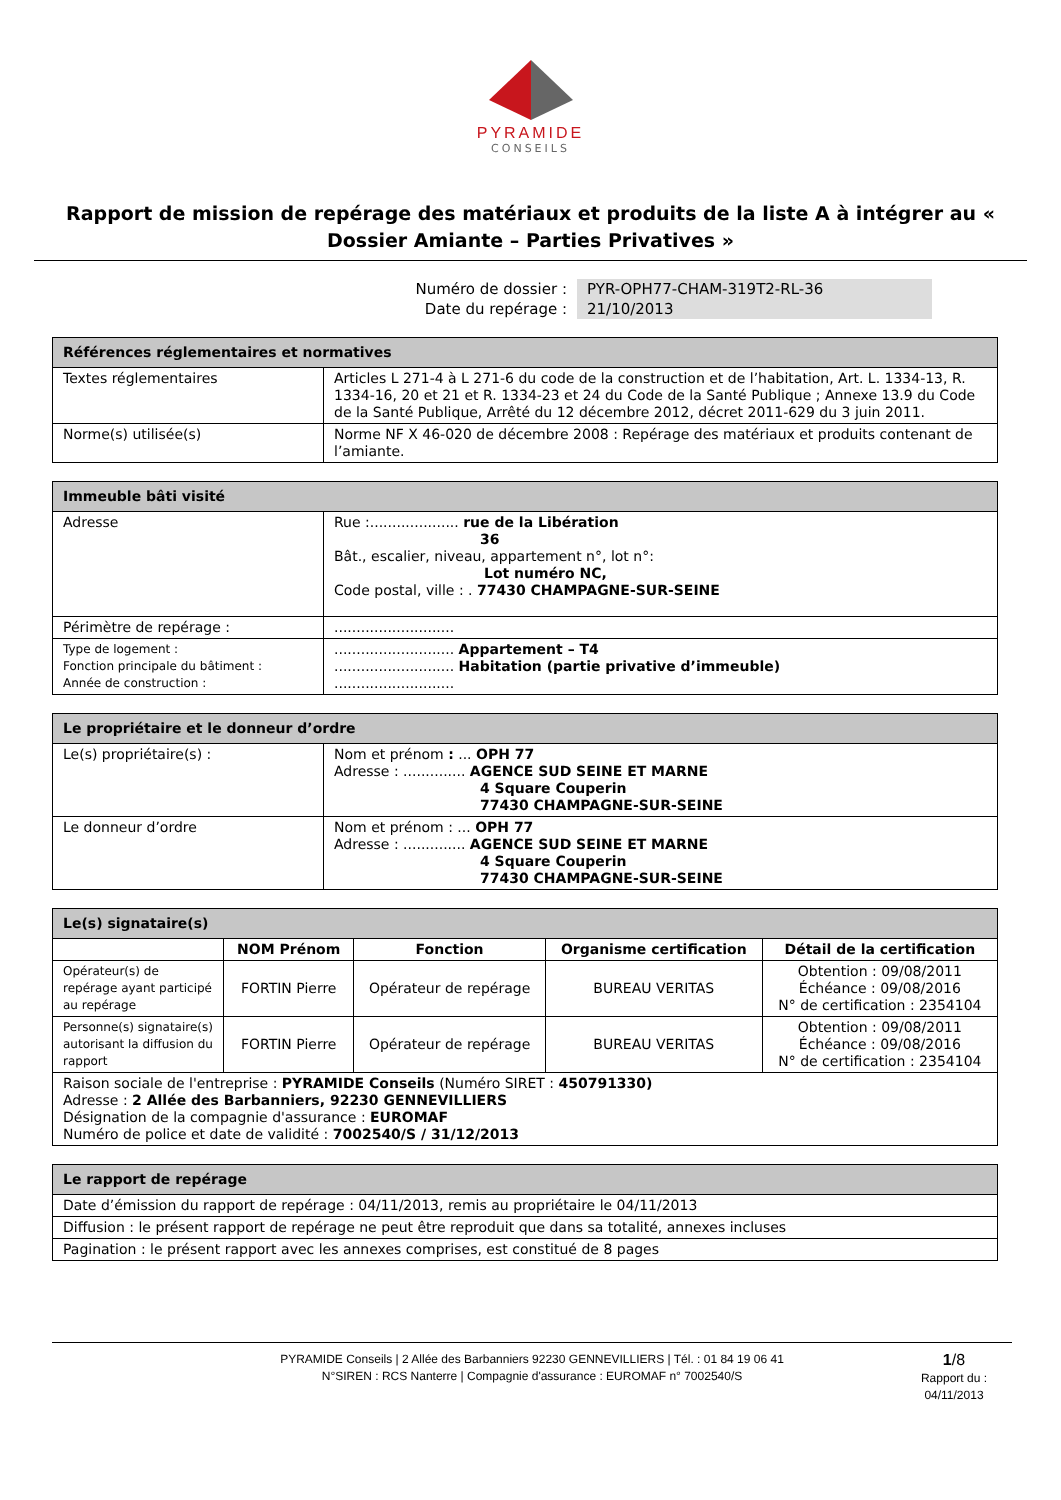PYRAMIDE
CONSEILS
Rapport de mission de repérage des matériaux et produits de la liste A à intégrer au « Dossier Amiante – Parties Privatives »
Numéro de dossier : PYR-OPH77-CHAM-319T2-RL-36
Date du repérage : 21/10/2013
| Références réglementaires et normatives | |
| --- | --- |
| Textes réglementaires | Articles L 271-4 à L 271-6 du code de la construction et de l’habitation, Art. L. 1334-13, R. 1334-16, 20 et 21 et R. 1334-23 et 24 du Code de la Santé Publique ; Annexe 13.9 du Code de la Santé Publique, Arrêté du 12 décembre 2012, décret 2011-629 du 3 juin 2011. |
| Norme(s) utilisée(s) | Norme NF X 46-020 de décembre 2008 : Repérage des matériaux et produits contenant de l’amiante. |
| Immeuble bâti visité | |
| --- | --- |
| Adresse | Rue :.................... rue de la Libération 36 Bât., escalier, niveau, appartement n°, lot n°: Lot numéro NC, Code postal, ville : . 77430 CHAMPAGNE-SUR-SEINE |
| Périmètre de repérage : | ........................... |
| Type de logement : Fonction principale du bâtiment : Année de construction : | ........................... Appartement – T4 ........................... Habitation (partie privative d’immeuble) ........................... |
| Le propriétaire et le donneur d’ordre | |
| --- | --- |
| Le(s) propriétaire(s) : | Nom et prénom : ... OPH 77 Adresse : .............. AGENCE SUD SEINE ET MARNE 4 Square Couperin 77430 CHAMPAGNE-SUR-SEINE |
| Le donneur d’ordre | Nom et prénom : ... OPH 77 Adresse : .............. AGENCE SUD SEINE ET MARNE 4 Square Couperin 77430 CHAMPAGNE-SUR-SEINE |
| Le(s) signataire(s) | | | | |
| --- | --- | --- | --- | --- |
| | NOM Prénom | Fonction | Organisme certification | Détail de la certification |
| Opérateur(s) de repérage ayant participé au repérage | FORTIN Pierre | Opérateur de repérage | BUREAU VERITAS | Obtention : 09/08/2011 Échéance : 09/08/2016 N° de certification : 2354104 |
| Personne(s) signataire(s) autorisant la diffusion du rapport | FORTIN Pierre | Opérateur de repérage | BUREAU VERITAS | Obtention : 09/08/2011 Échéance : 09/08/2016 N° de certification : 2354104 |
| Raison sociale de l'entreprise : PYRAMIDE Conseils (Numéro SIRET : 450791330) Adresse : 2 Allée des Barbanniers, 92230 GENNEVILLIERS Désignation de la compagnie d'assurance : EUROMAF Numéro de police et date de validité : 7002540/S / 31/12/2013 | | | | |
| Le rapport de repérage |
| --- |
| Date d’émission du rapport de repérage : 04/11/2013, remis au propriétaire le 04/11/2013 |
| Diffusion : le présent rapport de repérage ne peut être reproduit que dans sa totalité, annexes incluses |
| Pagination : le présent rapport avec les annexes comprises, est constitué de 8 pages |
PYRAMIDE Conseils | 2 Allée des Barbanniers 92230 GENNEVILLIERS | Tél. : 01 84 19 06 41
N°SIREN : RCS Nanterre | Compagnie d'assurance : EUROMAF n° 7002540/S
1/8
Rapport du :
04/11/2013